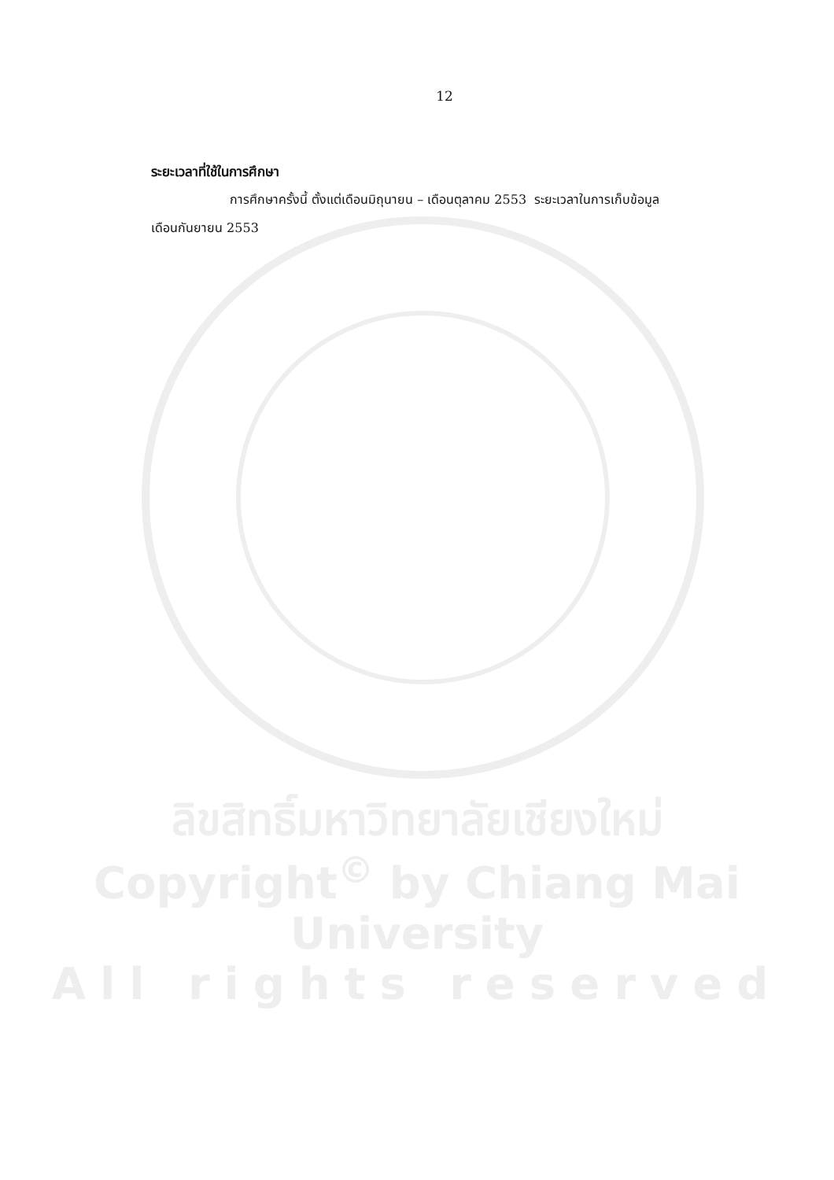12
ระยะเวลาที่ใช้ในการศึกษา
การศึกษาครั้งนี้ ตั้งแต่เดือนมิถุนายน – เดือนตุลาคม 2553 ระยะเวลาในการเก็บข้อมูล
เดือนกันยายน 2553
ลิขสิทธิ์มหาวิทยาลัยเชียงใหม่
Copyright<sup>©</sup> by Chiang Mai University
All rights reserved